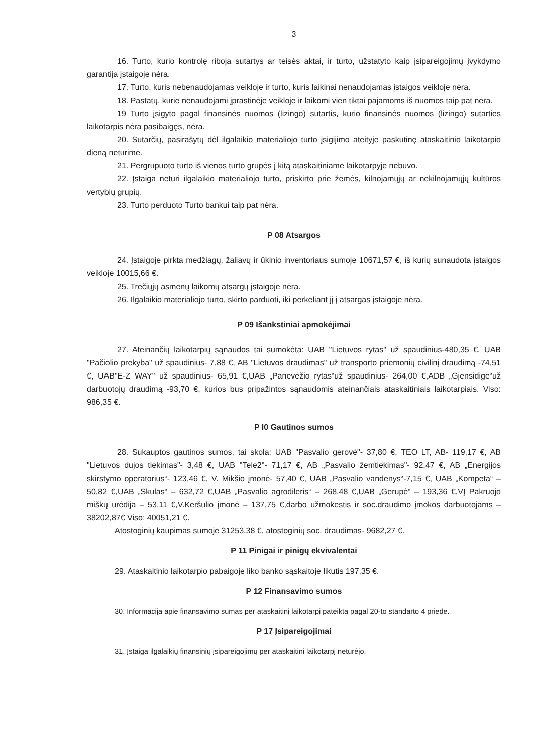3
16. Turto, kurio kontrolę riboja sutartys ar teisės aktai, ir turto, užstatyto kaip įsipareigojimų įvykdymo garantija įstaigoje nėra.
17. Turto, kuris nebenaudojamas veikloje ir turto, kuris laikinai nenaudojamas įstaigos veikloje nėra.
18. Pastatų, kurie nenaudojami įprastinėje veikloje ir laikomi vien tiktai pajamoms iš nuomos taip pat nėra.
19 Turto įsigyto pagal finansinės nuomos (lizingo) sutartis, kurio finansinės nuomos (lizingo) sutarties laikotarpis nėra pasibaigęs, nėra.
20. Sutarčių, pasirašytų dėl ilgalaikio materialiojo turto įsigijimo ateityje paskutinę ataskaitinio laikotarpio dieną neturime.
21. Pergrupuoto turto iš vienos turto grupės į kitą ataskaitiniame laikotarpyje nebuvo.
22. Įstaiga neturi ilgalaikio materialiojo turto, priskirto prie žemės, kilnojamųjų ar nekilnojamųjų kultūros vertybių grupių.
23. Turto perduoto Turto bankui taip pat nėra.
P 08 Atsargos
24. Įstaigoje pirkta medžiagų, žaliavų ir ūkinio inventoriaus sumoje 10671,57 €, iš kurių sunaudota įstaigos veikloje 10015,66 €.
25. Trečiųjų asmenų laikomų atsargų įstaigoje nėra.
26. Ilgalaikio materialiojo turto, skirto parduoti, iki perkeliant jį į atsargas įstaigoje nėra.
P 09 Išankstiniai apmokėjimai
27. Ateinančių laikotarpių sąnaudos tai sumokėta: UAB "Lietuvos rytas" už spaudinius-480,35 €, UAB "Pačiolio prekyba" už spaudinius- 7,88 €, AB "Lietuvos draudimas" už transporto priemonių civilinį draudimą -74,51 €, UAB"E-Z WAY" už spaudinius- 65,91 €,UAB „Panevėžio rytas“už spaudinius- 264,00 €,ADB „Gjensidige“už darbuotojų draudimą -93,70 €, kurios bus pripažintos sąnaudomis ateinančiais ataskaitiniais laikotarpiais. Viso: 986,35 €.
P I0 Gautinos sumos
28. Sukauptos gautinos sumos, tai skola: UAB "Pasvalio gerovė"- 37,80 €, TEO LT, AB- 119,17 €, AB "Lietuvos dujos tiekimas"- 3,48 €, UAB "Tele2"- 71,17 €, AB „Pasvalio žemtiekimas"- 92,47 €, AB „Energijos skirstymo operatorius“- 123,46 €, V. Mikšio įmonė- 57,40 €, UAB „Pasvalio vandenys“-7,15 €, UAB „Kompeta“ – 50,82 €,UAB „Skulas“ – 632,72 €,UAB „Pasvalio agrodileris“ – 268,48 €,UAB „Gerupė“ – 193,36 €,VĮ Pakruojo miškų urėdija – 53,11 €,V.Keršulio įmonė – 137,75 €,darbo užmokestis ir soc.draudimo įmokos darbuotojams – 38202,87€ Viso: 40051,21 €.
Atostoginių kaupimas sumoje 31253,38 €, atostoginių soc. draudimas- 9682,27 €.
P 11 Pinigai ir pinigų ekvivalentai
29. Ataskaitinio laikotarpio pabaigoje liko banko sąskaitoje likutis 197,35 €.
P 12 Finansavimo sumos
30. Informacija apie finansavimo sumas per ataskaitinį laikotarpį pateikta pagal 20-to standarto 4 priede.
P 17 Įsipareigojimai
31. Įstaiga ilgalaikių finansinių įsipareigojimų per ataskaitinį laikotarpį neturėjo.